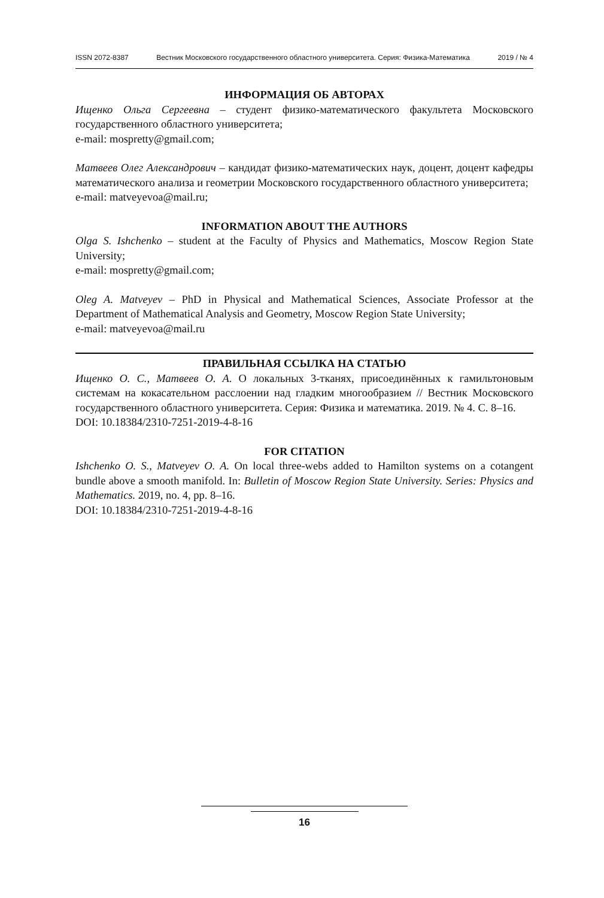ISSN 2072-8387 Вестник Московского государственного областного университета. Серия: Физика-Математика 2019 / № 4
ИНФОРМАЦИЯ ОБ АВТОРАХ
Ищенко Ольга Сергеевна – студент физико-математического факультета Московского государственного областного университета;
e-mail: mospretty@gmail.com;
Матвеев Олег Александрович – кандидат физико-математических наук, доцент, доцент кафедры математического анализа и геометрии Московского государственного областного университета;
e-mail: matveyevoa@mail.ru;
INFORMATION ABOUT THE AUTHORS
Olga S. Ishchenko – student at the Faculty of Physics and Mathematics, Moscow Region State University;
e-mail: mospretty@gmail.com;
Oleg A. Matveyev – PhD in Physical and Mathematical Sciences, Associate Professor at the Department of Mathematical Analysis and Geometry, Moscow Region State University;
e-mail: matveyevoa@mail.ru
ПРАВИЛЬНАЯ ССЫЛКА НА СТАТЬЮ
Ищенко О. С., Матвеев О. А. О локальных 3-тканях, присоединённых к гамильтоновым системам на кокасательном расслоении над гладким многообразием // Вестник Московского государственного областного университета. Серия: Физика и математика. 2019. № 4. С. 8–16.
DOI: 10.18384/2310-7251-2019-4-8-16
FOR CITATION
Ishchenko O. S., Matveyev O. A. On local three-webs added to Hamilton systems on a cotangent bundle above a smooth manifold. In: Bulletin of Moscow Region State University. Series: Physics and Mathematics. 2019, no. 4, pp. 8–16.
DOI: 10.18384/2310-7251-2019-4-8-16
16